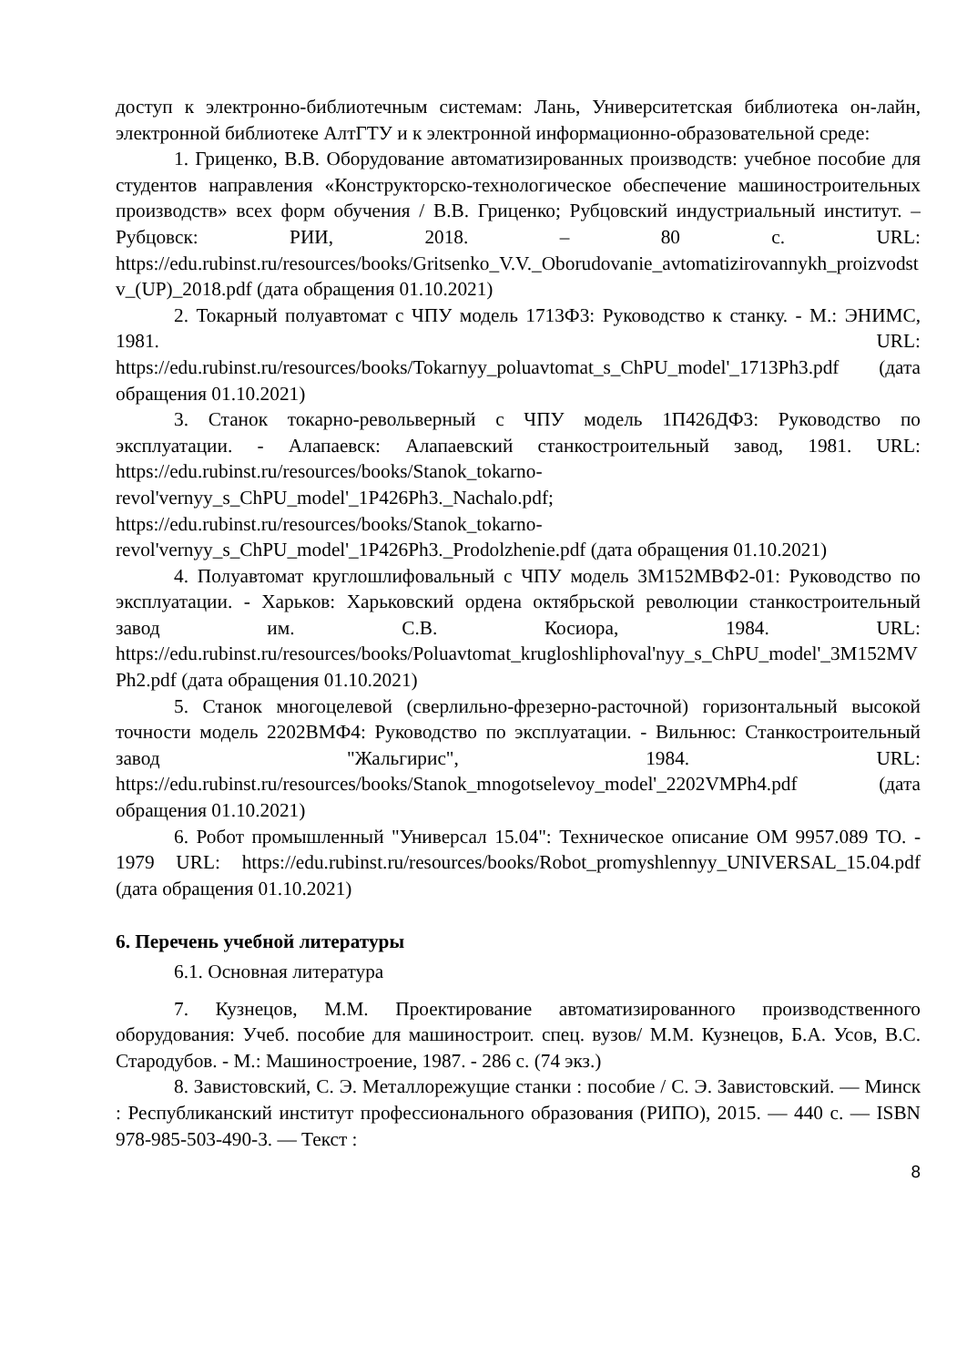доступ к электронно-библиотечным системам: Лань, Университетская библиотека он-лайн, электронной библиотеке АлтГТУ и к электронной информационно-образовательной среде:
1. Гриценко, В.В. Оборудование автоматизированных производств: учебное пособие для студентов направления «Конструкторско-технологическое обеспечение машиностроительных производств» всех форм обучения / В.В. Гриценко; Рубцовский индустриальный институт. – Рубцовск: РИИ, 2018. – 80 с. URL: https://edu.rubinst.ru/resources/books/Gritsenko_V.V._Oborudovanie_avtomatizirovannykh_proizvodstv_(UP)_2018.pdf (дата обращения 01.10.2021)
2. Токарный полуавтомат с ЧПУ модель 1713Ф3: Руководство к станку. - М.: ЭНИМС, 1981. URL: https://edu.rubinst.ru/resources/books/Tokarnyy_poluavtomat_s_ChPU_model'_1713Ph3.pdf (дата обращения 01.10.2021)
3. Станок токарно-револьверный с ЧПУ модель 1П426ДФ3: Руководство по эксплуатации. - Алапаевск: Алапаевский станкостроительный завод, 1981. URL: https://edu.rubinst.ru/resources/books/Stanok_tokarno-revol'vernyy_s_ChPU_model'_1P426Ph3._Nachalo.pdf; https://edu.rubinst.ru/resources/books/Stanok_tokarno-revol'vernyy_s_ChPU_model'_1P426Ph3._Prodolzhenie.pdf (дата обращения 01.10.2021)
4. Полуавтомат круглошлифовальный с ЧПУ модель 3М152МВФ2-01: Руководство по эксплуатации. - Харьков: Харьковский ордена октябрьской революции станкостроительный завод им. С.В. Косиора, 1984. URL: https://edu.rubinst.ru/resources/books/Poluavtomat_krugloshliphoval'nyy_s_ChPU_model'_3M152MVPh2.pdf (дата обращения 01.10.2021)
5. Станок многоцелевой (сверлильно-фрезерно-расточной) горизонтальный высокой точности модель 2202ВМФ4: Руководство по эксплуатации. - Вильнюс: Станкостроительный завод "Жальгирис", 1984. URL: https://edu.rubinst.ru/resources/books/Stanok_mnogotselevoy_model'_2202VMPh4.pdf (дата обращения 01.10.2021)
6. Робот промышленный "Универсал 15.04": Техническое описание ОМ 9957.089 ТО. - 1979 URL: https://edu.rubinst.ru/resources/books/Robot_promyshlennyy_UNIVERSAL_15.04.pdf (дата обращения 01.10.2021)
6. Перечень учебной литературы
6.1. Основная литература
7. Кузнецов, М.М. Проектирование автоматизированного производственного оборудования: Учеб. пособие для машиностроит. спец. вузов/ М.М. Кузнецов, Б.А. Усов, В.С. Стародубов. - М.: Машиностроение, 1987. - 286 с. (74 экз.)
8. Завистовский, С. Э. Металлорежущие станки : пособие / С. Э. Завистовский. — Минск : Республиканский институт профессионального образования (РИПО), 2015. — 440 с. — ISBN 978-985-503-490-3. — Текст :
8